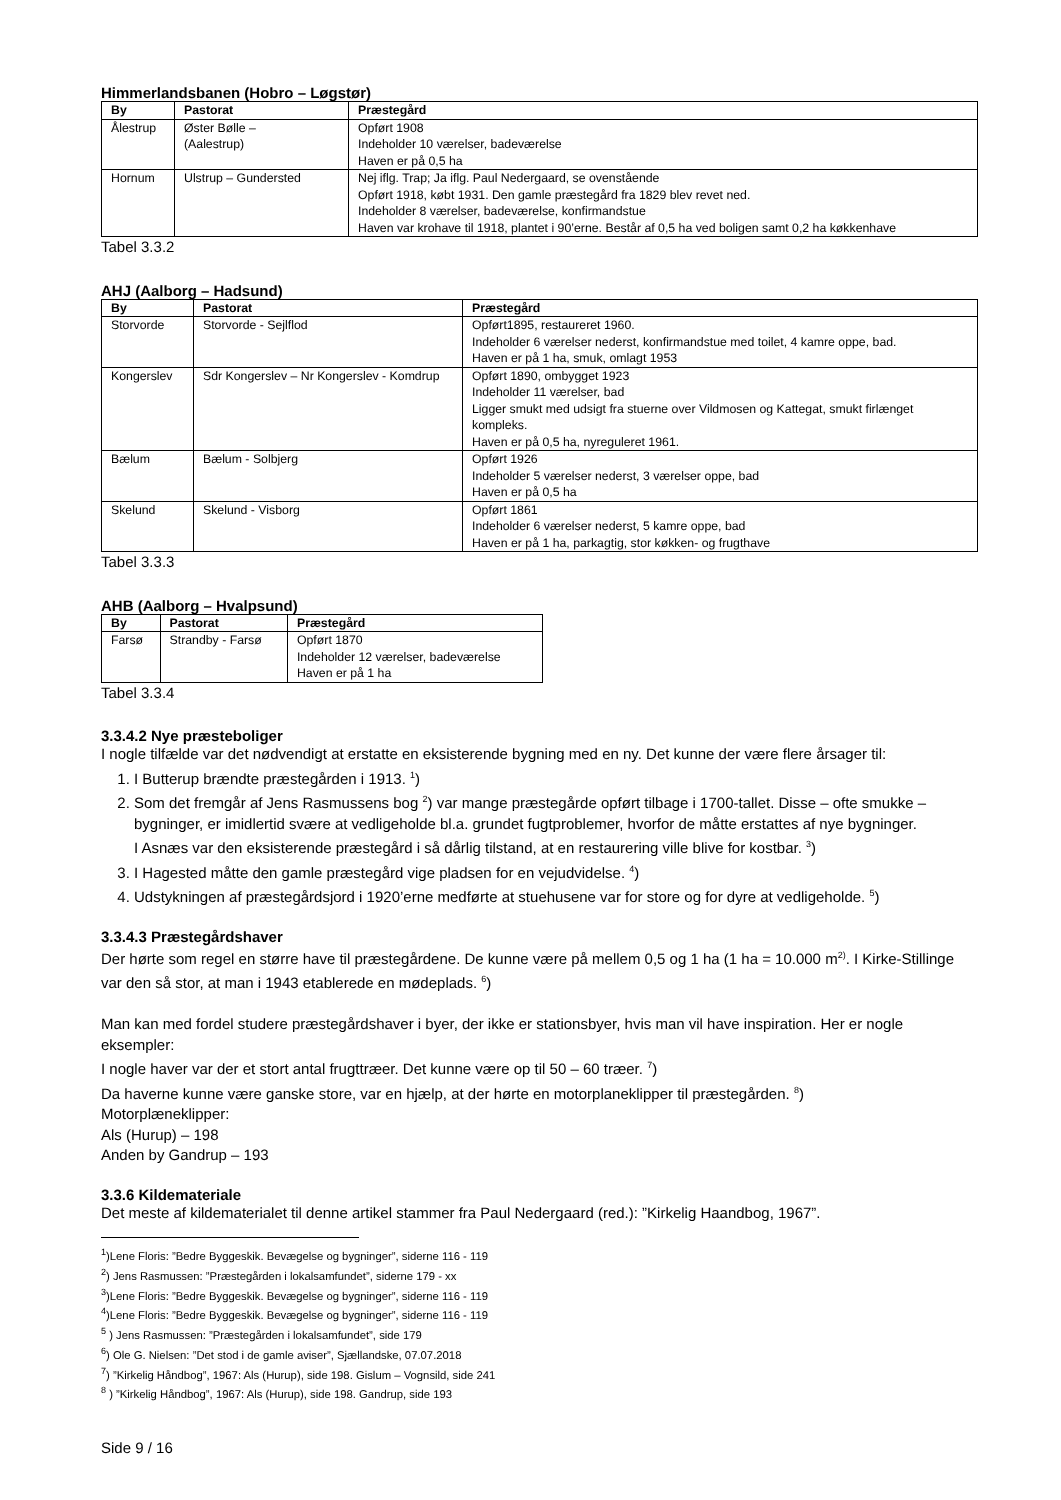Himmerlandsbanen (Hobro – Løgstør)
| By | Pastorat | Præstegård |
| --- | --- | --- |
| Ålestrup | Øster Bølle – (Aalestrup) | Opført 1908 Indeholder 10 værelser, badeværelse Haven er på 0,5 ha |
| Hornum | Ulstrup – Gundersted | Nej iflg. Trap; Ja iflg. Paul Nedergaard, se ovenstående Opført 1918, købt 1931. Den gamle præstegård fra 1829 blev revet ned. Indeholder 8 værelser, badeværelse, konfirmandstue Haven var krohave til 1918, plantet i 90’erne. Består af 0,5 ha ved boligen samt 0,2 ha køkkenhave |
Tabel 3.3.2
AHJ (Aalborg – Hadsund)
| By | Pastorat | Præstegård |
| --- | --- | --- |
| Storvorde | Storvorde - Sejlflod | Opført1895, restaureret 1960. Indeholder 6 værelser nederst, konfirmandstue med toilet, 4 kamre oppe, bad. Haven er på 1 ha, smuk, omlagt 1953 |
| Kongerslev | Sdr Kongerslev – Nr Kongerslev - Komdrup | Opført 1890, ombygget 1923 Indeholder 11 værelser, bad Ligger smukt med udsigt fra stuerne over Vildmosen og Kattegat, smukt firlænget kompleks. Haven er på 0,5 ha, nyreguleret 1961. |
| Bælum | Bælum - Solbjerg | Opført 1926 Indeholder 5 værelser nederst, 3 værelser oppe, bad Haven er på 0,5 ha |
| Skelund | Skelund - Visborg | Opført 1861 Indeholder 6 værelser nederst, 5 kamre oppe, bad Haven er på 1 ha, parkagtig, stor køkken- og frugthave |
Tabel 3.3.3
AHB (Aalborg – Hvalpsund)
| By | Pastorat | Præstegård |
| --- | --- | --- |
| Farsø | Strandby - Farsø | Opført 1870 Indeholder 12 værelser, badeværelse Haven er på 1 ha |
Tabel 3.3.4
3.3.4.2 Nye præsteboliger
I nogle tilfælde var det nødvendigt at erstatte en eksisterende bygning med en ny. Det kunne der være flere årsager til:
1. I Butterup brændte præstegården i 1913. <sup>1</sup>)
2. Som det fremgår af Jens Rasmussens bog <sup>2</sup>) var mange præstegårde opført tilbage i 1700-tallet. Disse – ofte smukke – bygninger, er imidlertid svære at vedligeholde bl.a. grundet fugtproblemer, hvorfor de måtte erstattes af nye bygninger.
I Asnæs var den eksisterende præstegård i så dårlig tilstand, at en restaurering ville blive for kostbar. <sup>3</sup>)
3. I Hagested måtte den gamle præstegård vige pladsen for en vejudvidelse. <sup>4</sup>)
4. Udstykningen af præstegårdsjord i 1920’erne medførte at stuehusene var for store og for dyre at vedligeholde. <sup>5</sup>)
3.3.4.3 Præstegårdshaver
Der hørte som regel en større have til præstegårdene. De kunne være på mellem 0,5 og 1 ha (1 ha = 10.000 m<sup>2)</sup>. I Kirke-Stillinge var den så stor, at man i 1943 etablerede en mødeplads. <sup>6</sup>)
Man kan med fordel studere præstegårdshaver i byer, der ikke er stationsbyer, hvis man vil have inspiration. Her er nogle eksempler:
I nogle haver var der et stort antal frugttræer. Det kunne være op til 50 – 60 træer. <sup>7</sup>)
Da haverne kunne være ganske store, var en hjælp, at der hørte en motorplaneklipper til præstegården. <sup>8</sup>)
Motorplæneklipper:
Als (Hurup) – 198
Anden by Gandrup – 193
3.3.6 Kildemateriale
Det meste af kildematerialet til denne artikel stammer fra Paul Nedergaard (red.): ”Kirkelig Haandbog, 1967”.
<sup>1</sup>)Lene Floris: ”Bedre Byggeskik. Bevægelse og bygninger”, siderne 116 - 119
<sup>2</sup>) Jens Rasmussen: ”Præstegården i lokalsamfundet”, siderne 179 - xx
<sup>3</sup>)Lene Floris: ”Bedre Byggeskik. Bevægelse og bygninger”, siderne 116 - 119
<sup>4</sup>)Lene Floris: ”Bedre Byggeskik. Bevægelse og bygninger”, siderne 116 - 119
<sup>5</sup> ) Jens Rasmussen: ”Præstegården i lokalsamfundet”, side 179
<sup>6</sup>) Ole G. Nielsen: ”Det stod i de gamle aviser”, Sjællandske, 07.07.2018
<sup>7</sup>) ”Kirkelig Håndbog”, 1967: Als (Hurup), side 198. Gislum – Vognsild, side 241
<sup>8</sup> ) ”Kirkelig Håndbog”, 1967: Als (Hurup), side 198. Gandrup, side 193
Side 9 / 16